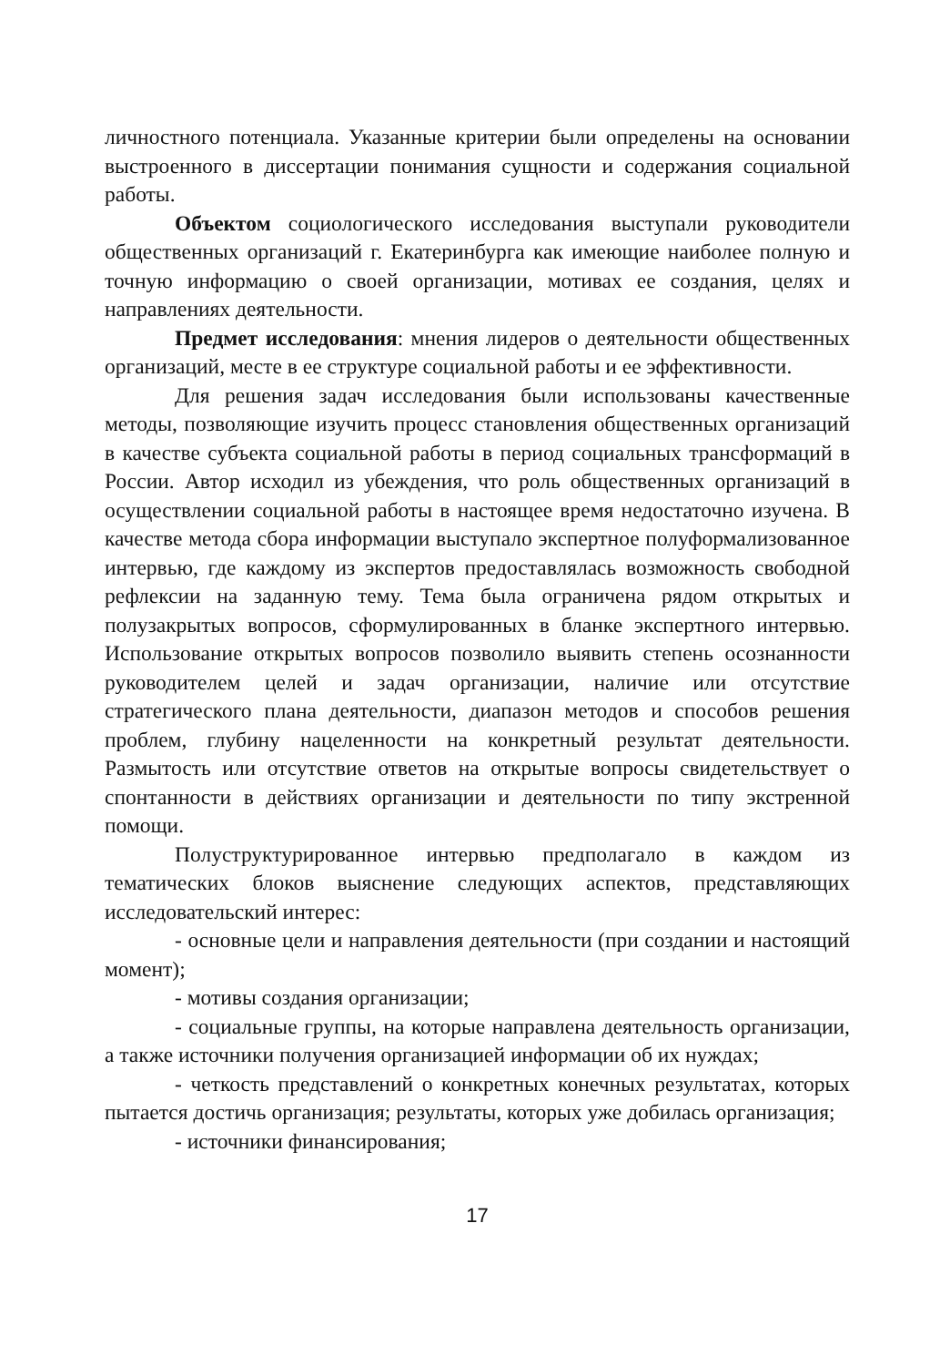личностного потенциала. Указанные критерии были определены на основании выстроенного в диссертации понимания сущности и содержания социальной работы.
Объектом социологического исследования выступали руководители общественных организаций г. Екатеринбурга как имеющие наиболее полную и точную информацию о своей организации, мотивах ее создания, целях и направлениях деятельности.
Предмет исследования: мнения лидеров о деятельности общественных организаций, месте в ее структуре социальной работы и ее эффективности.
Для решения задач исследования были использованы качественные методы, позволяющие изучить процесс становления общественных организаций в качестве субъекта социальной работы в период социальных трансформаций в России. Автор исходил из убеждения, что роль общественных организаций в осуществлении социальной работы в настоящее время недостаточно изучена. В качестве метода сбора информации выступало экспертное полуформализованное интервью, где каждому из экспертов предоставлялась возможность свободной рефлексии на заданную тему. Тема была ограничена рядом открытых и полузакрытых вопросов, сформулированных в бланке экспертного интервью. Использование открытых вопросов позволило выявить степень осознанности руководителем целей и задач организации, наличие или отсутствие стратегического плана деятельности, диапазон методов и способов решения проблем, глубину нацеленности на конкретный результат деятельности. Размытость или отсутствие ответов на открытые вопросы свидетельствует о спонтанности в действиях организации и деятельности по типу экстренной помощи.
Полуструктурированное интервью предполагало в каждом из тематических блоков выяснение следующих аспектов, представляющих исследовательский интерес:
- основные цели и направления деятельности (при создании и настоящий момент);
- мотивы создания организации;
- социальные группы, на которые направлена деятельность организации, а также источники получения организацией информации об их нуждах;
- четкость представлений о конкретных конечных результатах, которых пытается достичь организация; результаты, которых уже добилась организация;
- источники финансирования;
17